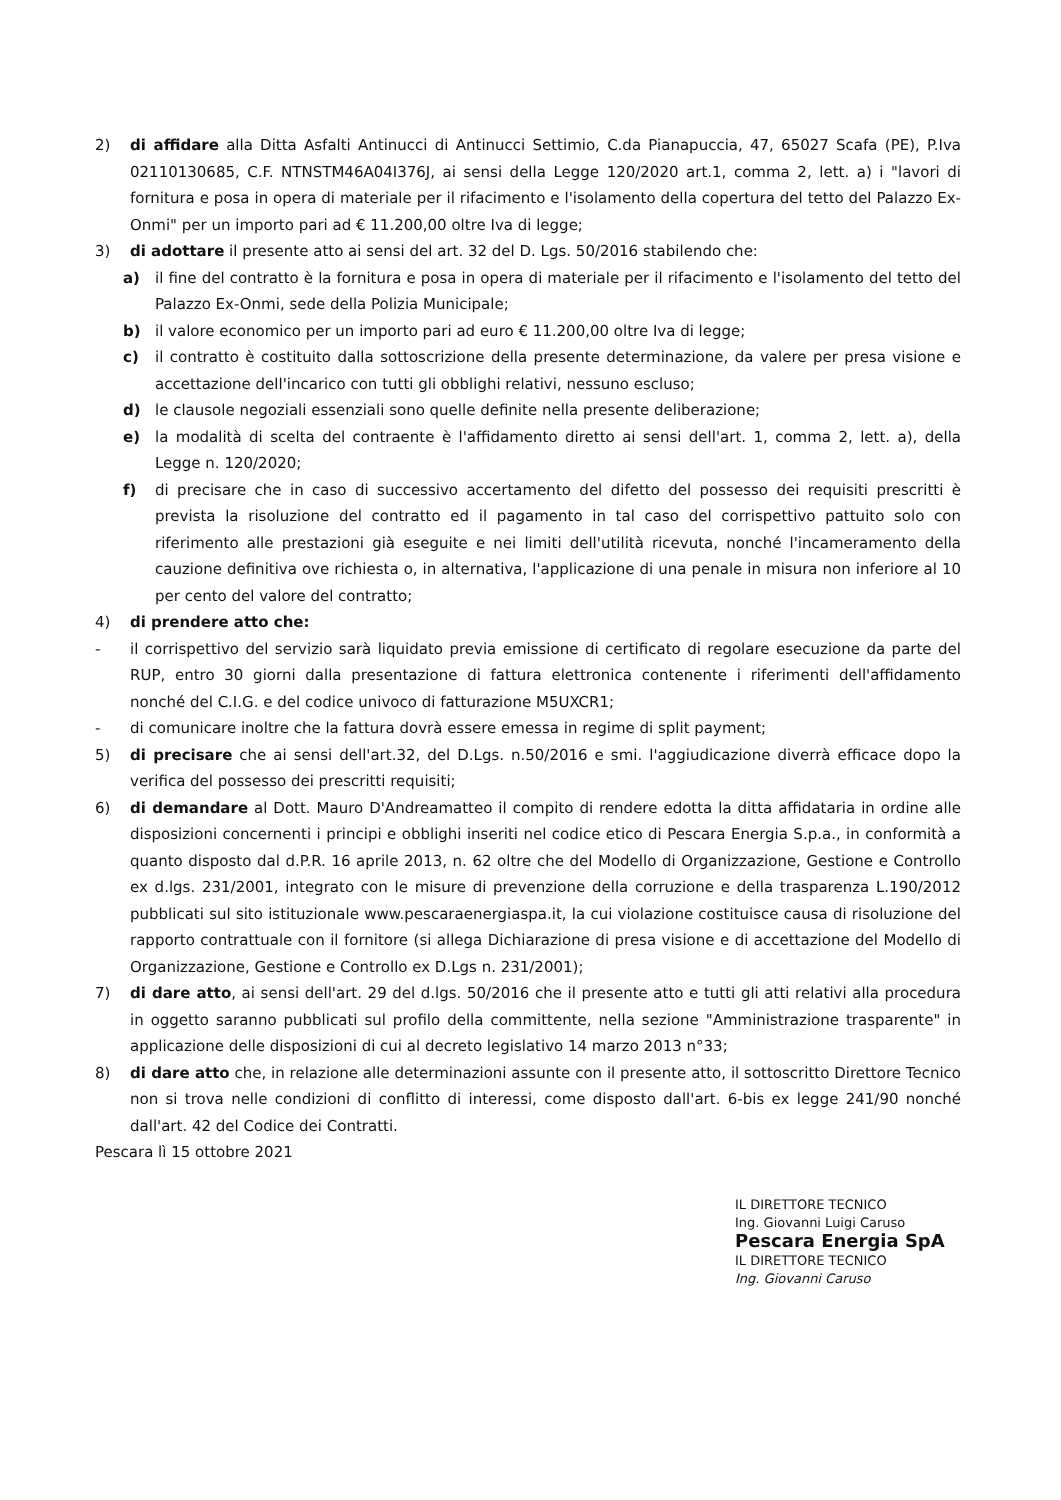2) di affidare alla Ditta Asfalti Antinucci di Antinucci Settimio, C.da Pianapuccia, 47, 65027 Scafa (PE), P.Iva 02110130685, C.F. NTNSTM46A04I376J, ai sensi della Legge 120/2020 art.1, comma 2, lett. a) i "lavori di fornitura e posa in opera di materiale per il rifacimento e l'isolamento della copertura del tetto del Palazzo Ex-Onmi" per un importo pari ad € 11.200,00 oltre Iva di legge;
3) di adottare il presente atto ai sensi del art. 32 del D. Lgs. 50/2016 stabilendo che:
a) il fine del contratto è la fornitura e posa in opera di materiale per il rifacimento e l'isolamento del tetto del Palazzo Ex-Onmi, sede della Polizia Municipale;
b) il valore economico per un importo pari ad euro € 11.200,00 oltre Iva di legge;
c) il contratto è costituito dalla sottoscrizione della presente determinazione, da valere per presa visione e accettazione dell'incarico con tutti gli obblighi relativi, nessuno escluso;
d) le clausole negoziali essenziali sono quelle definite nella presente deliberazione;
e) la modalità di scelta del contraente è l'affidamento diretto ai sensi dell'art. 1, comma 2, lett. a), della Legge n. 120/2020;
f) di precisare che in caso di successivo accertamento del difetto del possesso dei requisiti prescritti è prevista la risoluzione del contratto ed il pagamento in tal caso del corrispettivo pattuito solo con riferimento alle prestazioni già eseguite e nei limiti dell'utilità ricevuta, nonché l'incameramento della cauzione definitiva ove richiesta o, in alternativa, l'applicazione di una penale in misura non inferiore al 10 per cento del valore del contratto;
4) di prendere atto che:
- il corrispettivo del servizio sarà liquidato previa emissione di certificato di regolare esecuzione da parte del RUP, entro 30 giorni dalla presentazione di fattura elettronica contenente i riferimenti dell'affidamento nonché del C.I.G. e del codice univoco di fatturazione M5UXCR1;
- di comunicare inoltre che la fattura dovrà essere emessa in regime di split payment;
5) di precisare che ai sensi dell'art.32, del D.Lgs. n.50/2016 e smi. l'aggiudicazione diverrà efficace dopo la verifica del possesso dei prescritti requisiti;
6) di demandare al Dott. Mauro D'Andreamatteo il compito di rendere edotta la ditta affidataria in ordine alle disposizioni concernenti i principi e obblighi inseriti nel codice etico di Pescara Energia S.p.a., in conformità a quanto disposto dal d.P.R. 16 aprile 2013, n. 62 oltre che del Modello di Organizzazione, Gestione e Controllo ex d.lgs. 231/2001, integrato con le misure di prevenzione della corruzione e della trasparenza L.190/2012 pubblicati sul sito istituzionale www.pescaraenergiaspa.it, la cui violazione costituisce causa di risoluzione del rapporto contrattuale con il fornitore (si allega Dichiarazione di presa visione e di accettazione del Modello di Organizzazione, Gestione e Controllo ex D.Lgs n. 231/2001);
7) di dare atto, ai sensi dell'art. 29 del d.lgs. 50/2016 che il presente atto e tutti gli atti relativi alla procedura in oggetto saranno pubblicati sul profilo della committente, nella sezione "Amministrazione trasparente" in applicazione delle disposizioni di cui al decreto legislativo 14 marzo 2013 n°33;
8) di dare atto che, in relazione alle determinazioni assunte con il presente atto, il sottoscritto Direttore Tecnico non si trova nelle condizioni di conflitto di interessi, come disposto dall'art. 6-bis ex legge 241/90 nonché dall'art. 42 del Codice dei Contratti.
Pescara lì 15 ottobre 2021
IL DIRETTORE TECNICO
Ing. Giovanni Luigi Caruso
Pescara Energia SpA
IL DIRETTORE TECNICO
Ing. Giovanni Caruso